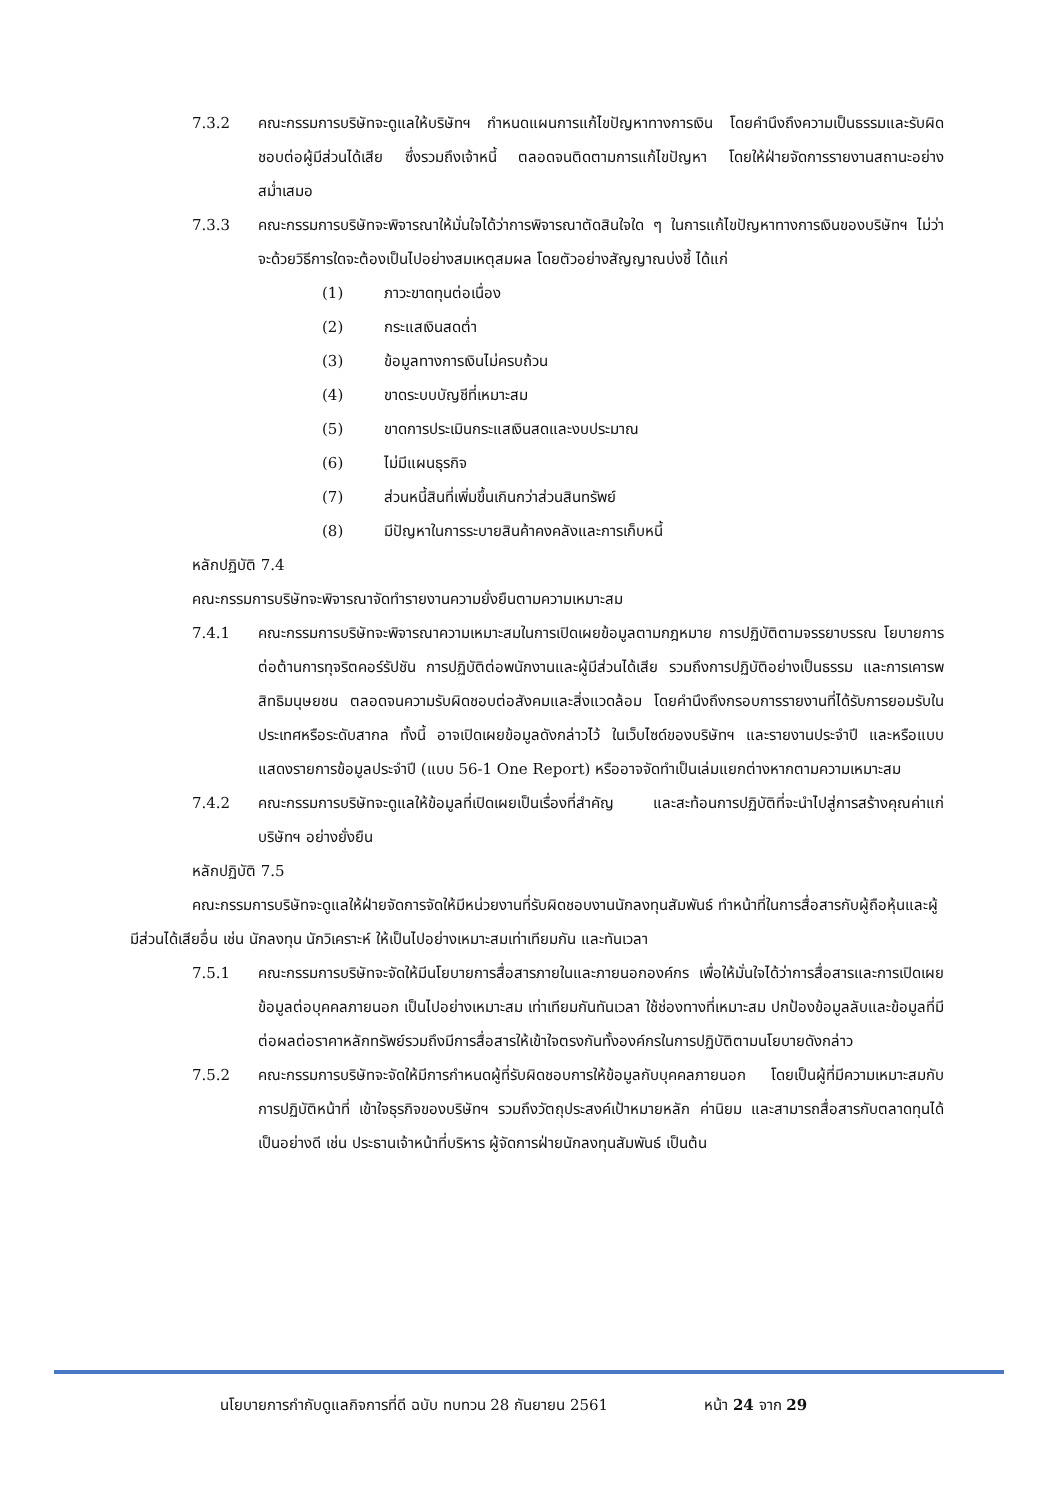7.3.2 คณะกรรมการบริษัทจะดูแลให้บริษัทฯ กำหนดแผนการแก้ไขปัญหาทางการเงิน โดยคำนึงถึงความเป็นธรรมและรับผิดชอบต่อผู้มีส่วนได้เสีย ซึ่งรวมถึงเจ้าหนี้ ตลอดจนติดตามการแก้ไขปัญหา โดยให้ฝ่ายจัดการรายงานสถานะอย่างสม่ำเสมอ
7.3.3 คณะกรรมการบริษัทจะพิจารณาให้มั่นใจได้ว่าการพิจารณาตัดสินใจใด ๆ ในการแก้ไขปัญหาทางการเงินของบริษัทฯ ไม่ว่าจะด้วยวิธีการใดจะต้องเป็นไปอย่างสมเหตุสมผล โดยตัวอย่างสัญญาณบ่งชี้ ได้แก่
(1) ภาวะขาดทุนต่อเนื่อง
(2) กระแสเงินสดต่ำ
(3) ข้อมูลทางการเงินไม่ครบถ้วน
(4) ขาดระบบบัญชีที่เหมาะสม
(5) ขาดการประเมินกระแสเงินสดและงบประมาณ
(6) ไม่มีแผนธุรกิจ
(7) ส่วนหนี้สินที่เพิ่มขึ้นเกินกว่าส่วนสินทรัพย์
(8) มีปัญหาในการระบายสินค้าคงคลังและการเก็บหนี้
หลักปฏิบัติ 7.4
คณะกรรมการบริษัทจะพิจารณาจัดทำรายงานความยั่งยืนตามความเหมาะสม
7.4.1 คณะกรรมการบริษัทจะพิจารณาความเหมาะสมในการเปิดเผยข้อมูลตามกฎหมาย การปฏิบัติตามจรรยาบรรณ โยบายการต่อต้านการทุจริตคอร์รัปชัน การปฏิบัติต่อพนักงานและผู้มีส่วนได้เสีย รวมถึงการปฏิบัติอย่างเป็นธรรม และการเคารพสิทธิมนุษยชน ตลอดจนความรับผิดชอบต่อสังคมและสิ่งแวดล้อม โดยคำนึงถึงกรอบการรายงานที่ได้รับการยอมรับในประเทศหรือระดับสากล ทั้งนี้ อาจเปิดเผยข้อมูลดังกล่าวไว้ ในเว็บไซด์ของบริษัทฯ และรายงานประจำปี และหรือแบบแสดงรายการข้อมูลประจำปี (แบบ 56-1 One Report) หรืออาจจัดทำเป็นเล่มแยกต่างหากตามความเหมาะสม
7.4.2 คณะกรรมการบริษัทจะดูแลให้ข้อมูลที่เปิดเผยเป็นเรื่องที่สำคัญ และสะท้อนการปฏิบัติที่จะนำไปสู่การสร้างคุณค่าแก่บริษัทฯ อย่างยั่งยืน
หลักปฏิบัติ 7.5
คณะกรรมการบริษัทจะดูแลให้ฝ่ายจัดการจัดให้มีหน่วยงานที่รับผิดชอบงานนักลงทุนสัมพันธ์ ทำหน้าที่ในการสื่อสารกับผู้ถือหุ้นและผู้มีส่วนได้เสียอื่น เช่น นักลงทุน นักวิเคราะห์ ให้เป็นไปอย่างเหมาะสมเท่าเทียมกัน และทันเวลา
7.5.1 คณะกรรมการบริษัทจะจัดให้มีนโยบายการสื่อสารภายในและภายนอกองค์กร เพื่อให้มั่นใจได้ว่าการสื่อสารและการเปิดเผยข้อมูลต่อบุคคลภายนอก เป็นไปอย่างเหมาะสม เท่าเทียมกันทันเวลา ใช้ช่องทางที่เหมาะสม ปกป้องข้อมูลลับและข้อมูลที่มีต่อผลต่อราคาหลักทรัพย์รวมถึงมีการสื่อสารให้เข้าใจตรงกันทั้งองค์กรในการปฏิบัติตามนโยบายดังกล่าว
7.5.2 คณะกรรมการบริษัทจะจัดให้มีการกำหนดผู้ที่รับผิดชอบการให้ข้อมูลกับบุคคลภายนอก โดยเป็นผู้ที่มีความเหมาะสมกับการปฏิบัติหน้าที่ เข้าใจธุรกิจของบริษัทฯ รวมถึงวัตถุประสงค์เป้าหมายหลัก ค่านิยม และสามารถสื่อสารกับตลาดทุนได้เป็นอย่างดี เช่น ประธานเจ้าหน้าที่บริหาร ผู้จัดการฝ่ายนักลงทุนสัมพันธ์ เป็นต้น
นโยบายการกำกับดูแลกิจการที่ดี ฉบับ ทบทวน 28 กันยายน 2561 หน้า 24 จาก 29